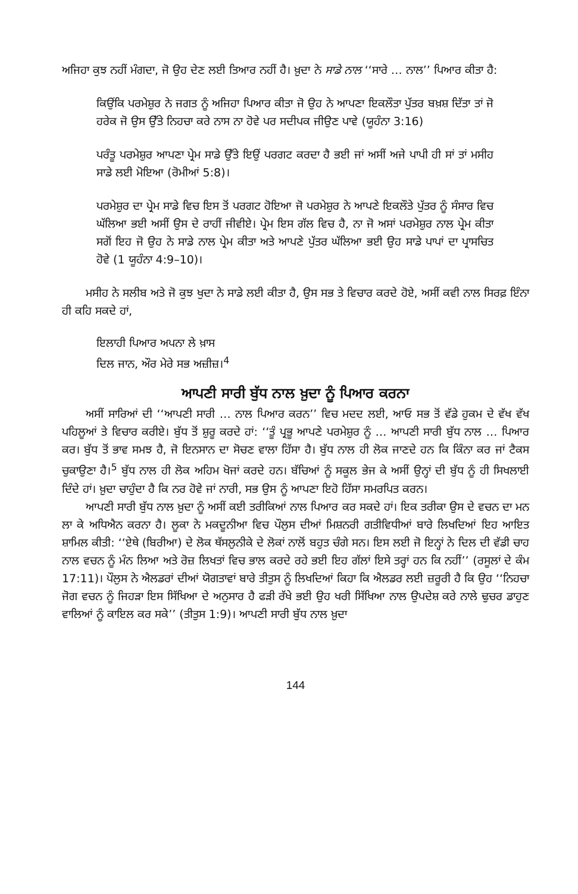ਅਜਿਹਾ ਕੁਝ ਨਹੀਂ ਮੰਗਦਾ, ਜੋ ਉਹ ਦੇਣ ਲਈ ਤਿਆਰ ਨਹੀਂ ਹੈ। ਖ਼ੁਦਾ ਨੇ ਸਾਡੇ ਨਾਲ ‘‘ਸਾਰੇ … ਨਾਲ’’ ਪਿਆਰ ਕੀਤਾ ਹੈ:
ਕਿਉਂਕਿ ਪਰਮੇਸ਼ੁਰ ਨੇ ਜਗਤ ਨੂੰ ਅਜਿਹਾ ਪਿਆਰ ਕੀਤਾ ਜੋ ਉਹ ਨੇ ਆਪਣਾ ਇਕਲੌਤਾ ਪੁੱਤਰ ਬਖ਼ਸ਼ ਦਿੱਤਾ ਤਾਂ ਜੋ ਹਰੇਕ ਜੋ ਉਸ ਉੱਤੇ ਨਿਹਚਾ ਕਰੇ ਨਾਸ ਨਾ ਹੋਵੇ ਪਰ ਸਦੀਪਕ ਜੀਉਣ ਪਾਵੇ (ਯੂਹੰਨਾ 3:16)
ਪਰੰਤੂ ਪਰਮੇਸ਼ੁਰ ਆਪਣਾ ਪ੍ਰੇਮ ਸਾਡੇ ਉੱਤੇ ਇਉਂ ਪਰਗਟ ਕਰਦਾ ਹੈ ਭਈ ਜਾਂ ਅਸੀਂ ਅਜੇ ਪਾਪੀ ਹੀ ਸਾਂ ਤਾਂ ਮਸੀਹ ਸਾਡੇ ਲਈ ਮੋਇਆ (ਰੋਮੀਆਂ 5:8)।
ਪਰਮੇਸ਼ੁਰ ਦਾ ਪ੍ਰੇਮ ਸਾਡੇ ਵਿਚ ਇਸ ਤੋਂ ਪਰਗਟ ਹੋਇਆ ਜੋ ਪਰਮੇਸ਼ੁਰ ਨੇ ਆਪਣੇ ਇਕਲੌਤੇ ਪੁੱਤਰ ਨੂੰ ਸੰਸਾਰ ਵਿਚ ਘੱਲਿਆ ਭਈ ਅਸੀਂ ਉਸ ਦੇ ਰਾਹੀਂ ਜੀਵੀਏ। ਪ੍ਰੇਮ ਇਸ ਗੱਲ ਵਿਚ ਹੈ, ਨਾ ਜੋ ਅਸਾਂ ਪਰਮੇਸ਼ੁਰ ਨਾਲ ਪ੍ਰੇਮ ਕੀਤਾ ਸਗੋਂ ਇਹ ਜੋ ਉਹ ਨੇ ਸਾਡੇ ਨਾਲ ਪ੍ਰੇਮ ਕੀਤਾ ਅਤੇ ਆਪਣੇ ਪੁੱਤਰ ਘੱਲਿਆ ਭਈ ਉਹ ਸਾਡੇ ਪਾਪਾਂ ਦਾ ਪ੍ਰਾਸਚਿਤ ਹੋਵੇ (1 ਯੂਹੰਨਾ 4:9–10)।
ਮਸੀਹ ਨੇ ਸਲੀਬ ਅਤੇ ਜੋ ਕੁਝ ਖੁਦਾ ਨੇ ਸਾਡੇ ਲਈ ਕੀਤਾ ਹੈ, ਉਸ ਸਭ ਤੇ ਵਿਚਾਰ ਕਰਦੇ ਹੋਏ, ਅਸੀਂ ਕਵੀ ਨਾਲ ਸਿਰਫ਼ ਇੰਨਾ ਹੀ ਕਹਿ ਸਕਦੇ ਹਾਂ,
ਇਲਾਹੀ ਪਿਆਰ ਅਪਨਾ ਲੇ ਖ਼ਾਸ
ਦਿਲ ਜਾਨ, ਔਰ ਮੇਰੇ ਸਭ ਅਜ਼ੀਜ਼।<sup>4</sup>
ਆਪਣੀ ਸਾਰੀ ਬੁੱਧ ਨਾਲ ਖ਼ੁਦਾ ਨੂੰ ਪਿਆਰ ਕਰਨਾ
ਅਸੀਂ ਸਾਰਿਆਂ ਦੀ ‘‘ਆਪਣੀ ਸਾਰੀ … ਨਾਲ ਪਿਆਰ ਕਰਨ’’ ਵਿਚ ਮਦਦ ਲਈ, ਆਓ ਸਭ ਤੋਂ ਵੱਡੇ ਹੁਕਮ ਦੇ ਵੱਖ ਵੱਖ ਪਹਿਲੂਆਂ ਤੇ ਵਿਚਾਰ ਕਰੀਏ। ਬੁੱਧ ਤੋਂ ਸ਼ੁਰੂ ਕਰਦੇ ਹਾਂ: ‘‘ਤੂੰ ਪ੍ਰਭੂ ਆਪਣੇ ਪਰਮੇਸ਼ੁਰ ਨੂੰ … ਆਪਣੀ ਸਾਰੀ ਬੁੱਧ ਨਾਲ … ਪਿਆਰ ਕਰ। ਬੁੱਧ ਤੋਂ ਭਾਵ ਸਮਝ ਹੈ, ਜੋ ਇਨਸਾਨ ਦਾ ਸੋਚਣ ਵਾਲਾ ਹਿੱਸਾ ਹੈ। ਬੁੱਧ ਨਾਲ ਹੀ ਲੋਕ ਜਾਣਦੇ ਹਨ ਕਿ ਕਿੰਨਾ ਕਰ ਜਾਂ ਟੈਕਸ ਚੁਕਾਉਣਾ ਹੈ।<sup>5</sup> ਬੁੱਧ ਨਾਲ ਹੀ ਲੋਕ ਅਹਿਮ ਖੋਜਾਂ ਕਰਦੇ ਹਨ। ਬੱਚਿਆਂ ਨੂੰ ਸਕੂਲ ਭੇਜ ਕੇ ਅਸੀਂ ਉਨ੍ਹਾਂ ਦੀ ਬੁੱਧ ਨੂੰ ਹੀ ਸਿਖਲਾਈ ਦਿੰਦੇ ਹਾਂ। ਖ਼ੁਦਾ ਚਾਹੁੰਦਾ ਹੈ ਕਿ ਨਰ ਹੋਵੇ ਜਾਂ ਨਾਰੀ, ਸਭ ਉਸ ਨੂੰ ਆਪਣਾ ਇਹੋ ਹਿੱਸਾ ਸਮਰਪਿਤ ਕਰਨ।
ਆਪਣੀ ਸਾਰੀ ਬੁੱਧ ਨਾਲ ਖ਼ੁਦਾ ਨੂੰ ਅਸੀਂ ਕਈ ਤਰੀਕਿਆਂ ਨਾਲ ਪਿਆਰ ਕਰ ਸਕਦੇ ਹਾਂ। ਇਕ ਤਰੀਕਾ ਉਸ ਦੇ ਵਚਨ ਦਾ ਮਨ ਲਾ ਕੇ ਅਧਿਐਨ ਕਰਨਾ ਹੈ। ਲੂਕਾ ਨੇ ਮਕਦੂਨੀਆ ਵਿਚ ਪੌਲੁਸ ਦੀਆਂ ਮਿਸ਼ਨਰੀ ਗਤੀਵਿਧੀਆਂ ਬਾਰੇ ਲਿਖਦਿਆਂ ਇਹ ਆਇਤ ਸ਼ਾਮਿਲ ਕੀਤੀ: ‘‘ਏਥੇ (ਬਿਰੀਆ) ਦੇ ਲੋਕ ਥੱਸਲੁਨੀਕੇ ਦੇ ਲੋਕਾਂ ਨਾਲੋਂ ਬਹੁਤ ਚੰਗੇ ਸਨ। ਇਸ ਲਈ ਜੋ ਇਨ੍ਹਾਂ ਨੇ ਦਿਲ ਦੀ ਵੱਡੀ ਚਾਹ ਨਾਲ ਵਚਨ ਨੂੰ ਮੰਨ ਲਿਆ ਅਤੇ ਰੋਜ਼ ਲਿਖਤਾਂ ਵਿਚ ਭਾਲ ਕਰਦੇ ਰਹੇ ਭਈ ਇਹ ਗੱਲਾਂ ਇਸੇ ਤਰ੍ਹਾਂ ਹਨ ਕਿ ਨਹੀਂ’’ (ਰਸੂਲਾਂ ਦੇ ਕੰਮ 17:11)। ਪੌਲੁਸ ਨੇ ਐਲਡਰਾਂ ਦੀਆਂ ਯੋਗਤਾਵਾਂ ਬਾਰੇ ਤੀਤੁਸ ਨੂੰ ਲਿਖਦਿਆਂ ਕਿਹਾ ਕਿ ਐਲਡਰ ਲਈ ਜ਼ਰੂਰੀ ਹੈ ਕਿ ਉਹ ‘‘ਨਿਹਚਾ ਜੋਗ ਵਚਨ ਨੂੰ ਜਿਹੜਾ ਇਸ ਸਿੱਖਿਆ ਦੇ ਅਨੁਸਾਰ ਹੈ ਫੜੀ ਰੱਖੇ ਭਈ ਉਹ ਖਰੀ ਸਿੱਖਿਆ ਨਾਲ ਉਪਦੇਸ਼ ਕਰੇ ਨਾਲੇ ਢੁਚਰ ਡਾਹੁਣ ਵਾਲਿਆਂ ਨੂੰ ਕਾਇਲ ਕਰ ਸਕੇ’’ (ਤੀਤੁਸ 1:9)। ਆਪਣੀ ਸਾਰੀ ਬੁੱਧ ਨਾਲ ਖ਼ੁਦਾ
144